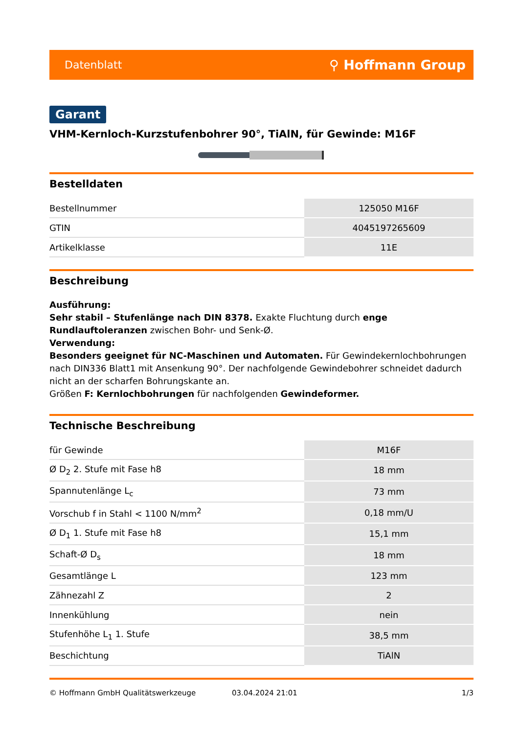Datenblatt ⚲ Hoffmann Group
Garant
VHM-Kernloch-Kurzstufenbohrer 90°, TiAlN, für Gewinde: M16F
Bestelldaten
| Bestellnummer | 125050 M16F |
| GTIN | 4045197265609 |
| Artikelklasse | 11E |
Beschreibung
Ausführung:
Sehr stabil – Stufenlänge nach DIN 8378. Exakte Fluchtung durch enge Rundlauftoleranzen zwischen Bohr- und Senk-Ø.
Verwendung:
Besonders geeignet für NC-Maschinen und Automaten. Für Gewindekernlochbohrungen nach DIN336 Blatt1 mit Ansenkung 90°. Der nachfolgende Gewindebohrer schneidet dadurch nicht an der scharfen Bohrungskante an.
Größen F: Kernlochbohrungen für nachfolgenden Gewindeformer.
Technische Beschreibung
| für Gewinde | M16F |
| Ø D<sub>2</sub> 2. Stufe mit Fase h8 | 18 mm |
| Spannutenlänge L<sub>c</sub> | 73 mm |
| Vorschub f in Stahl < 1100 N/mm<sup>2</sup> | 0,18 mm/U |
| Ø D<sub>1</sub> 1. Stufe mit Fase h8 | 15,1 mm |
| Schaft-Ø D<sub>s</sub> | 18 mm |
| Gesamtlänge L | 123 mm |
| Zähnezahl Z | 2 |
| Innenkühlung | nein |
| Stufenhöhe L<sub>1</sub> 1. Stufe | 38,5 mm |
| Beschichtung | TiAlN |
© Hoffmann GmbH Qualitätswerkzeuge 03.04.2024 21:01 1/3